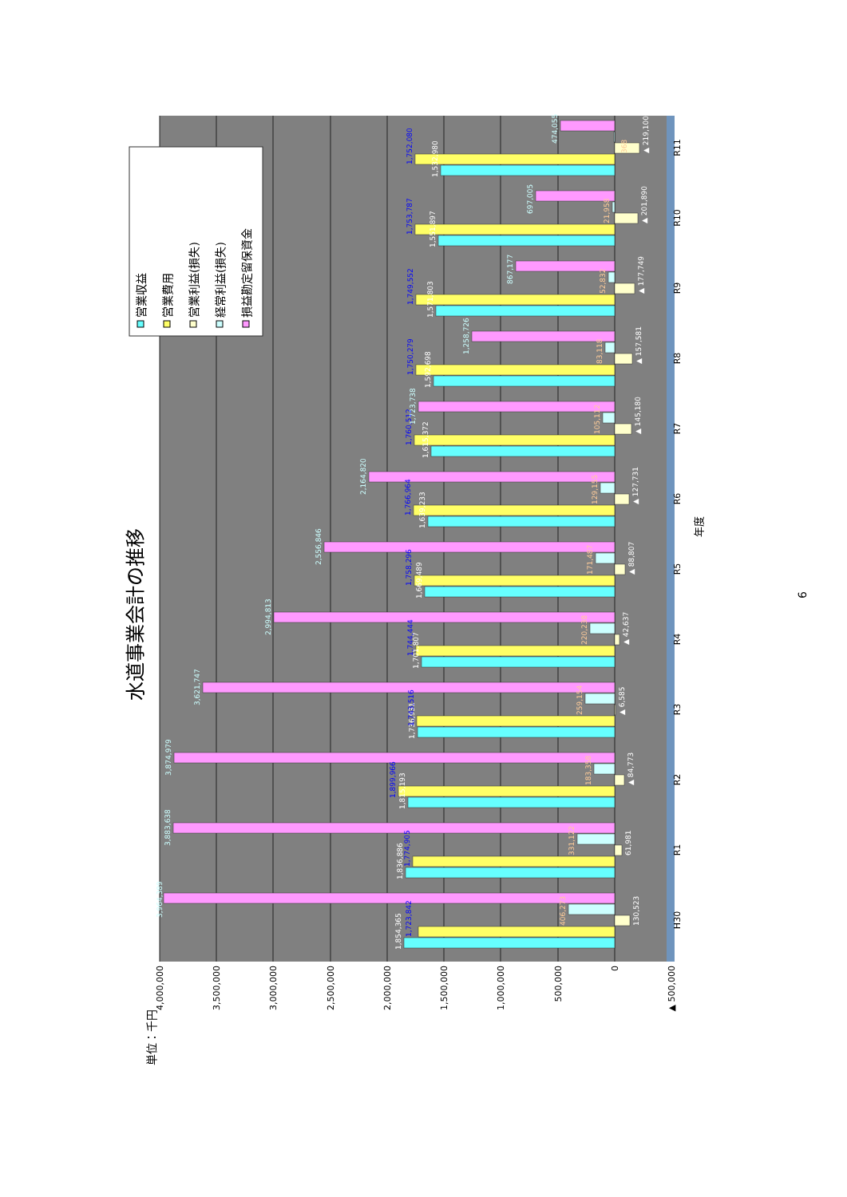水道事業会計の推移
単位：千円
4,000,000
3,500,000
3,000,000
2,500,000
2,000,000
1,500,000
1,000,000
500,000
0
▲ 500,000
1,854,365
1,723,842
130,523
406,273
3,964,389
1,836,886
1,774,905
61,981
331,122
3,883,638
1,815,193
1,899,966
▲ 84,773
183,358
3,874,979
1,736,931
1,743,516
▲ 6,585
259,154
3,621,747
1,701,807
1,744,444
▲ 42,637
220,238
2,994,813
1,669,489
1,758,296
▲ 88,807
171,487
2,556,846
1,639,233
1,766,964
▲ 127,731
129,155
2,164,820
1,615,372
1,760,512
▲ 145,180
105,112
1,723,738
1,592,698
1,750,279
▲ 157,581
83,118
1,258,726
1,571,803
1,749,552
▲ 177,749
52,832
867,177
1,551,897
1,753,787
▲ 201,890
21,958
697,005
1,532,980
1,752,080
▲ 219,100
368
474,055
H30
R1
R2
R3
R4
R5
R6
R7
R8
R9
R10
R11
年度
営業収益
営業費用
営業利益(損失)
経常利益(損失)
損益勘定留保資金
6